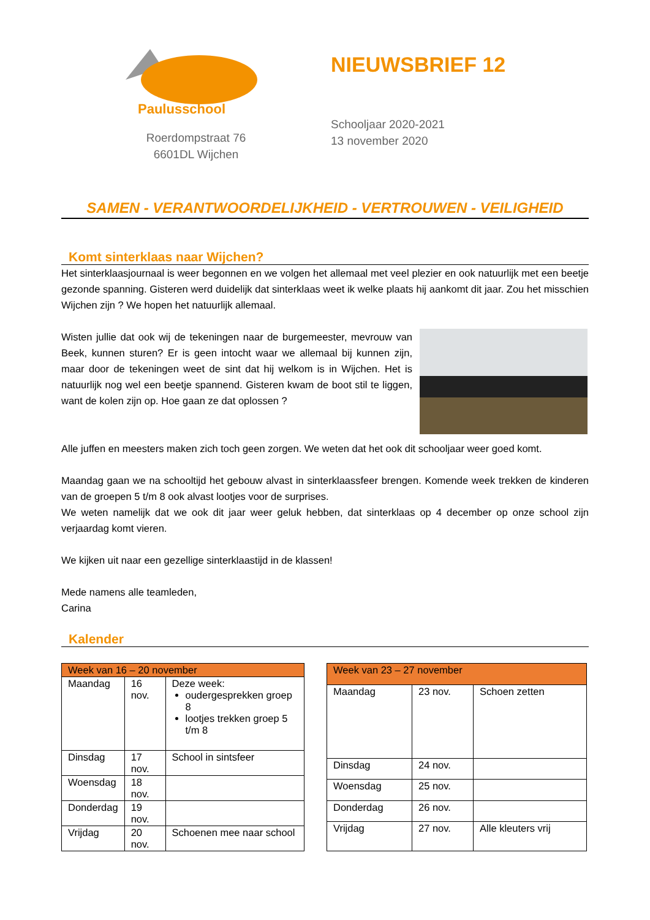Paulusschool
Roerdompstraat 76
6601DL Wijchen
NIEUWSBRIEF 12
Schooljaar 2020-2021
13 november 2020
SAMEN - VERANTWOORDELIJKHEID - VERTROUWEN - VEILIGHEID
Komt sinterklaas naar Wijchen?
Het sinterklaasjournaal is weer begonnen en we volgen het allemaal met veel plezier en ook natuurlijk met een beetje gezonde spanning. Gisteren werd duidelijk dat sinterklaas weet ik welke plaats hij aankomt dit jaar. Zou het misschien Wijchen zijn ? We hopen het natuurlijk allemaal.
Wisten jullie dat ook wij de tekeningen naar de burgemeester, mevrouw van Beek, kunnen sturen? Er is geen intocht waar we allemaal bij kunnen zijn, maar door de tekeningen weet de sint dat hij welkom is in Wijchen. Het is natuurlijk nog wel een beetje spannend. Gisteren kwam de boot stil te liggen, want de kolen zijn op. Hoe gaan ze dat oplossen ?
Alle juffen en meesters maken zich toch geen zorgen. We weten dat het ook dit schooljaar weer goed komt.
Maandag gaan we na schooltijd het gebouw alvast in sinterklaassfeer brengen. Komende week trekken de kinderen van de groepen 5 t/m 8 ook alvast lootjes voor de surprises.
We weten namelijk dat we ook dit jaar weer geluk hebben, dat sinterklaas op 4 december op onze school zijn verjaardag komt vieren.
We kijken uit naar een gezellige sinterklaastijd in de klassen!
Mede namens alle teamleden,
Carina
Kalender
| Week van 16 – 20 november | | |
| --- | --- | --- |
| Maandag | 16 nov. | Deze week: oudergesprekken groep 8 lootjes trekken groep 5 t/m 8 |
| Dinsdag | 17 nov. | School in sintsfeer |
| Woensdag | 18 nov. | |
| Donderdag | 19 nov. | |
| Vrijdag | 20 nov. | Schoenen mee naar school |
| Week van 23 – 27 november | | |
| --- | --- | --- |
| Maandag | 23 nov. | Schoen zetten |
| Dinsdag | 24 nov. | |
| Woensdag | 25 nov. | |
| Donderdag | 26 nov. | |
| Vrijdag | 27 nov. | Alle kleuters vrij |